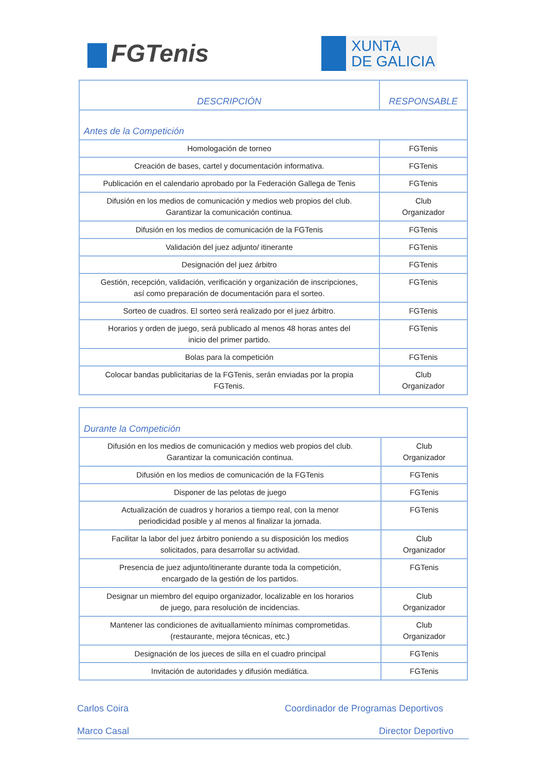FGTenis
XUNTA
DE GALICIA
| DESCRIPCIÓN | RESPONSABLE |
| --- | --- |
| Antes de la Competición | |
| Homologación de torneo | FGTenis |
| Creación de bases, cartel y documentación informativa. | FGTenis |
| Publicación en el calendario aprobado por la Federación Gallega de Tenis | FGTenis |
| Difusión en los medios de comunicación y medios web propios del club. Garantizar la comunicación continua. | Club Organizador |
| Difusión en los medios de comunicación de la FGTenis | FGTenis |
| Validación del juez adjunto/ itinerante | FGTenis |
| Designación del juez árbitro | FGTenis |
| Gestión, recepción, validación, verificación y organización de inscripciones, así como preparación de documentación para el sorteo. | FGTenis |
| Sorteo de cuadros. El sorteo será realizado por el juez árbitro. | FGTenis |
| Horarios y orden de juego, será publicado al menos 48 horas antes del inicio del primer partido. | FGTenis |
| Bolas para la competición | FGTenis |
| Colocar bandas publicitarias de la FGTenis, serán enviadas por la propia FGTenis. | Club Organizador |
| Durante la Competición | |
| Difusión en los medios de comunicación y medios web propios del club. Garantizar la comunicación continua. | Club Organizador |
| Difusión en los medios de comunicación de la FGTenis | FGTenis |
| Disponer de las pelotas de juego | FGTenis |
| Actualización de cuadros y horarios a tiempo real, con la menor periodicidad posible y al menos al finalizar la jornada. | FGTenis |
| Facilitar la labor del juez árbitro poniendo a su disposición los medios solicitados, para desarrollar su actividad. | Club Organizador |
| Presencia de juez adjunto/itinerante durante toda la competición, encargado de la gestión de los partidos. | FGTenis |
| Designar un miembro del equipo organizador, localizable en los horarios de juego, para resolución de incidencias. | Club Organizador |
| Mantener las condiciones de avituallamiento mínimas comprometidas. (restaurante, mejora técnicas, etc.) | Club Organizador |
| Designación de los jueces de silla en el cuadro principal | FGTenis |
| Invitación de autoridades y difusión mediática. | FGTenis |
Carlos Coira Coordinador de Programas Deportivos
Marco Casal Director Deportivo